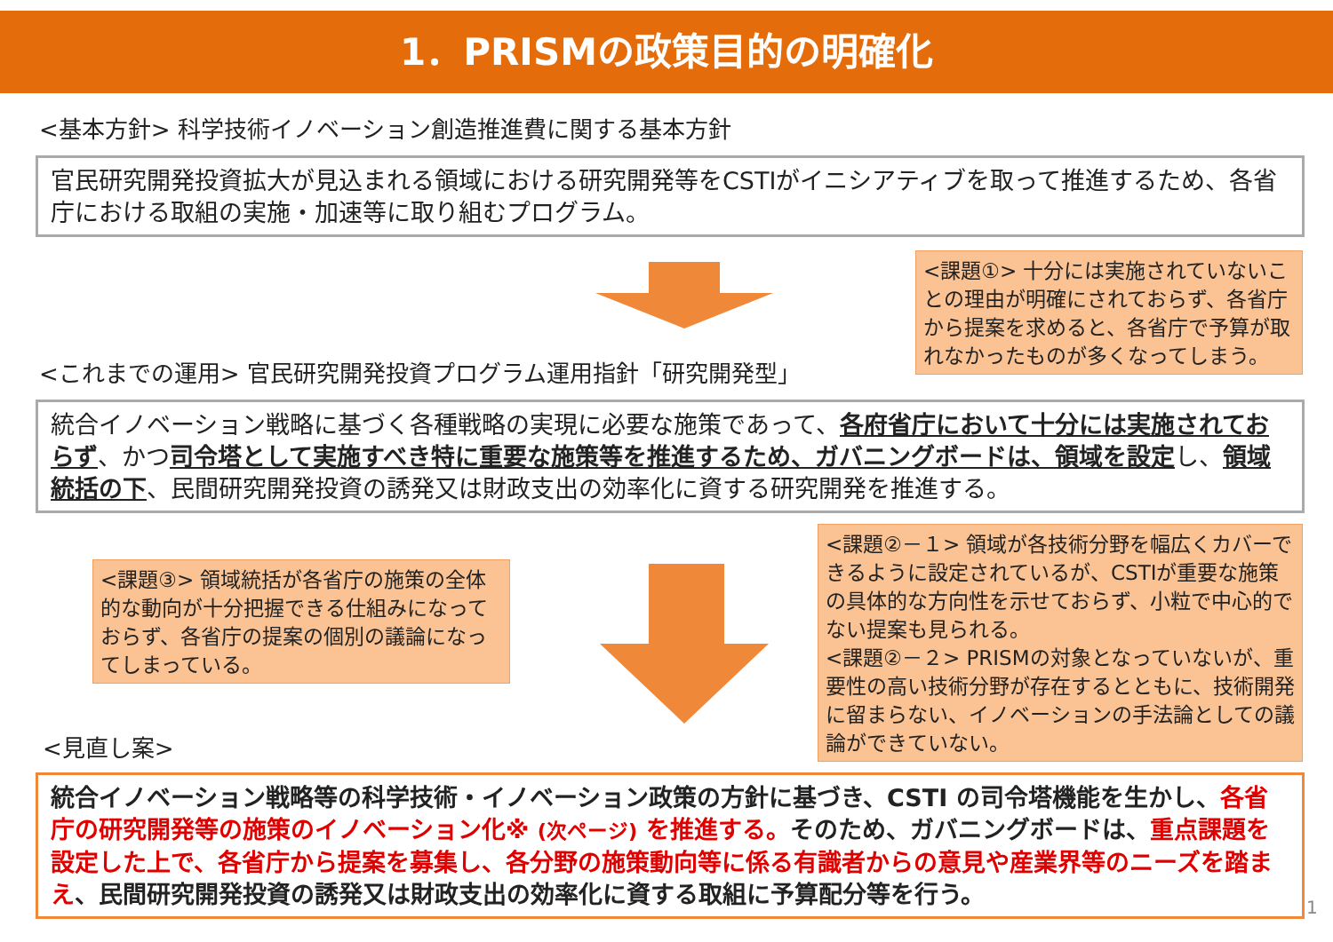1．PRISMの政策目的の明確化
<基本方針> 科学技術イノベーション創造推進費に関する基本方針
官民研究開発投資拡大が見込まれる領域における研究開発等をCSTIがイニシアティブを取って推進するため、各省庁における取組の実施・加速等に取り組むプログラム。
<課題①> 十分には実施されていないことの理由が明確にされておらず、各省庁から提案を求めると、各省庁で予算が取れなかったものが多くなってしまう。
<これまでの運用> 官民研究開発投資プログラム運用指針「研究開発型」
統合イノベーション戦略に基づく各種戦略の実現に必要な施策であって、各府省庁において十分には実施されておらず、かつ司令塔として実施すべき特に重要な施策等を推進するため、ガバニングボードは、領域を設定し、領域統括の下、民間研究開発投資の誘発又は財政支出の効率化に資する研究開発を推進する。
<課題③> 領域統括が各省庁の施策の全体的な動向が十分把握できる仕組みになっておらず、各省庁の提案の個別の議論になってしまっている。
<課題②－１> 領域が各技術分野を幅広くカバーできるように設定されているが、CSTIが重要な施策の具体的な方向性を示せておらず、小粒で中心的でない提案も見られる。
<課題②－２> PRISMの対象となっていないが、重要性の高い技術分野が存在するとともに、技術開発に留まらない、イノベーションの手法論としての議論ができていない。
<見直し案>
統合イノベーション戦略等の科学技術・イノベーション政策の方針に基づき、CSTI の司令塔機能を生かし、各省庁の研究開発等の施策のイノベーション化※ (次ページ) を推進する。そのため、ガバニングボードは、重点課題を設定した上で、各省庁から提案を募集し、各分野の施策動向等に係る有識者からの意見や産業界等のニーズを踏まえ、民間研究開発投資の誘発又は財政支出の効率化に資する取組に予算配分等を行う。
1